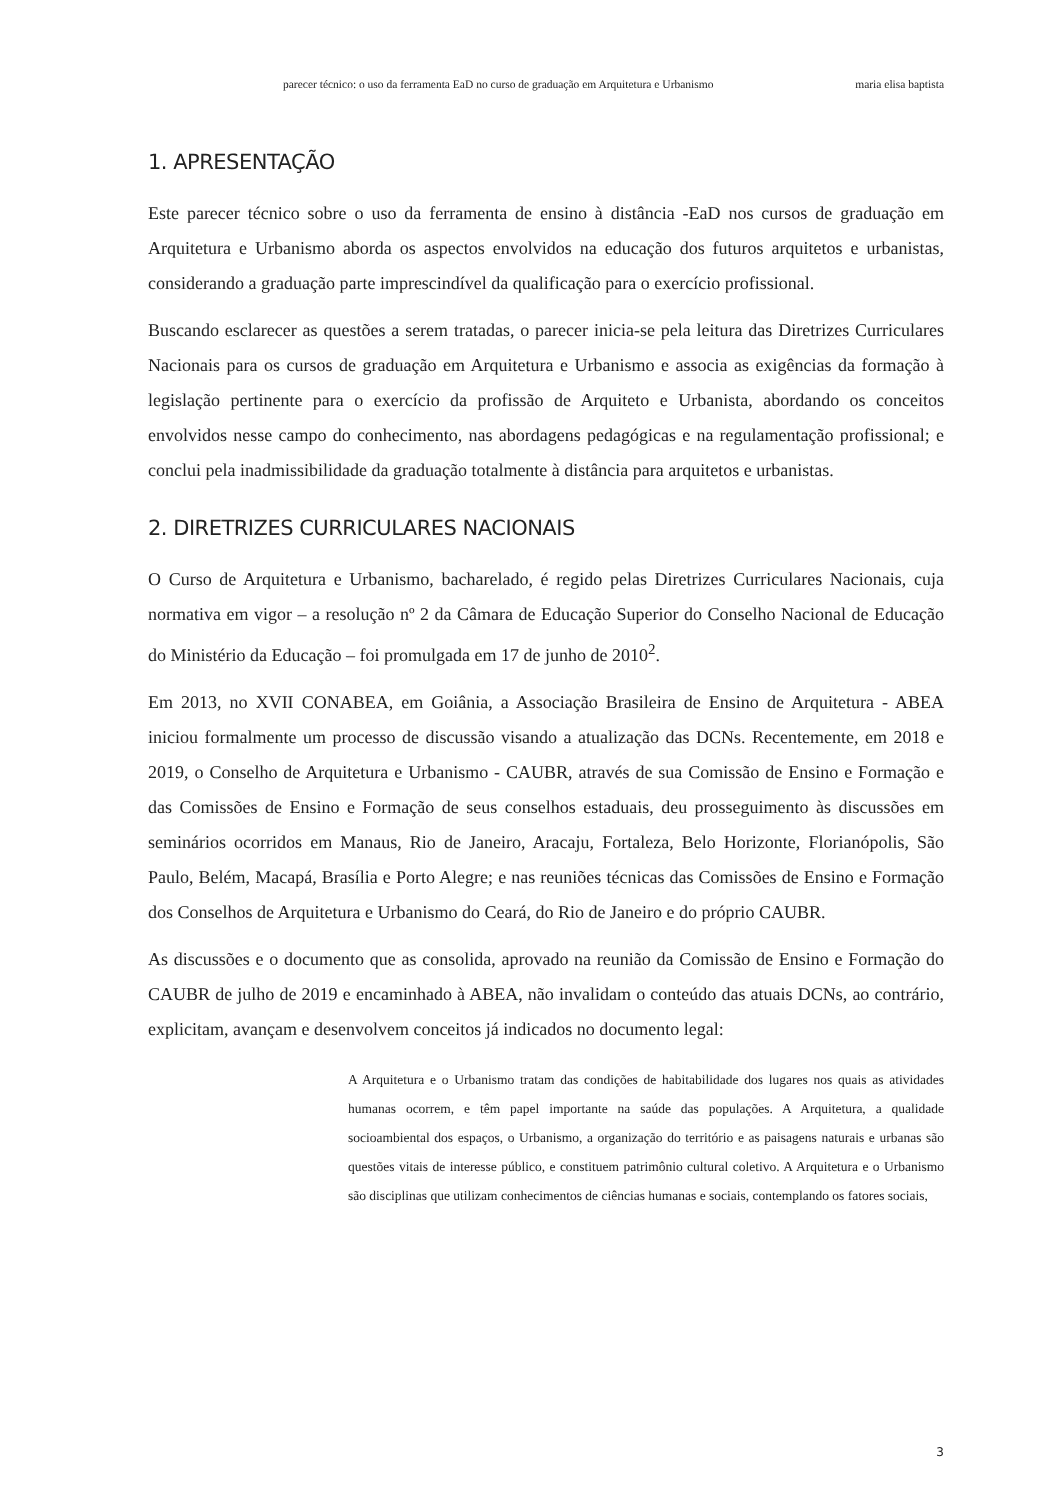parecer técnico: o uso da ferramenta EaD no curso de graduação em Arquitetura e Urbanismo maria elisa baptista
1. APRESENTAÇÃO
Este parecer técnico sobre o uso da ferramenta de ensino à distância -EaD nos cursos de graduação em Arquitetura e Urbanismo aborda os aspectos envolvidos na educação dos futuros arquitetos e urbanistas, considerando a graduação parte imprescindível da qualificação para o exercício profissional.
Buscando esclarecer as questões a serem tratadas, o parecer inicia-se pela leitura das Diretrizes Curriculares Nacionais para os cursos de graduação em Arquitetura e Urbanismo e associa as exigências da formação à legislação pertinente para o exercício da profissão de Arquiteto e Urbanista, abordando os conceitos envolvidos nesse campo do conhecimento, nas abordagens pedagógicas e na regulamentação profissional; e conclui pela inadmissibilidade da graduação totalmente à distância para arquitetos e urbanistas.
2. DIRETRIZES CURRICULARES NACIONAIS
O Curso de Arquitetura e Urbanismo, bacharelado, é regido pelas Diretrizes Curriculares Nacionais, cuja normativa em vigor – a resolução nº 2 da Câmara de Educação Superior do Conselho Nacional de Educação do Ministério da Educação – foi promulgada em 17 de junho de 2010<sup>2</sup>.
Em 2013, no XVII CONABEA, em Goiânia, a Associação Brasileira de Ensino de Arquitetura - ABEA iniciou formalmente um processo de discussão visando a atualização das DCNs. Recentemente, em 2018 e 2019, o Conselho de Arquitetura e Urbanismo - CAUBR, através de sua Comissão de Ensino e Formação e das Comissões de Ensino e Formação de seus conselhos estaduais, deu prosseguimento às discussões em seminários ocorridos em Manaus, Rio de Janeiro, Aracaju, Fortaleza, Belo Horizonte, Florianópolis, São Paulo, Belém, Macapá, Brasília e Porto Alegre; e nas reuniões técnicas das Comissões de Ensino e Formação dos Conselhos de Arquitetura e Urbanismo do Ceará, do Rio de Janeiro e do próprio CAUBR.
As discussões e o documento que as consolida, aprovado na reunião da Comissão de Ensino e Formação do CAUBR de julho de 2019 e encaminhado à ABEA, não invalidam o conteúdo das atuais DCNs, ao contrário, explicitam, avançam e desenvolvem conceitos já indicados no documento legal:
A Arquitetura e o Urbanismo tratam das condições de habitabilidade dos lugares nos quais as atividades humanas ocorrem, e têm papel importante na saúde das populações. A Arquitetura, a qualidade socioambiental dos espaços, o Urbanismo, a organização do território e as paisagens naturais e urbanas são questões vitais de interesse público, e constituem patrimônio cultural coletivo. A Arquitetura e o Urbanismo são disciplinas que utilizam conhecimentos de ciências humanas e sociais, contemplando os fatores sociais,
3